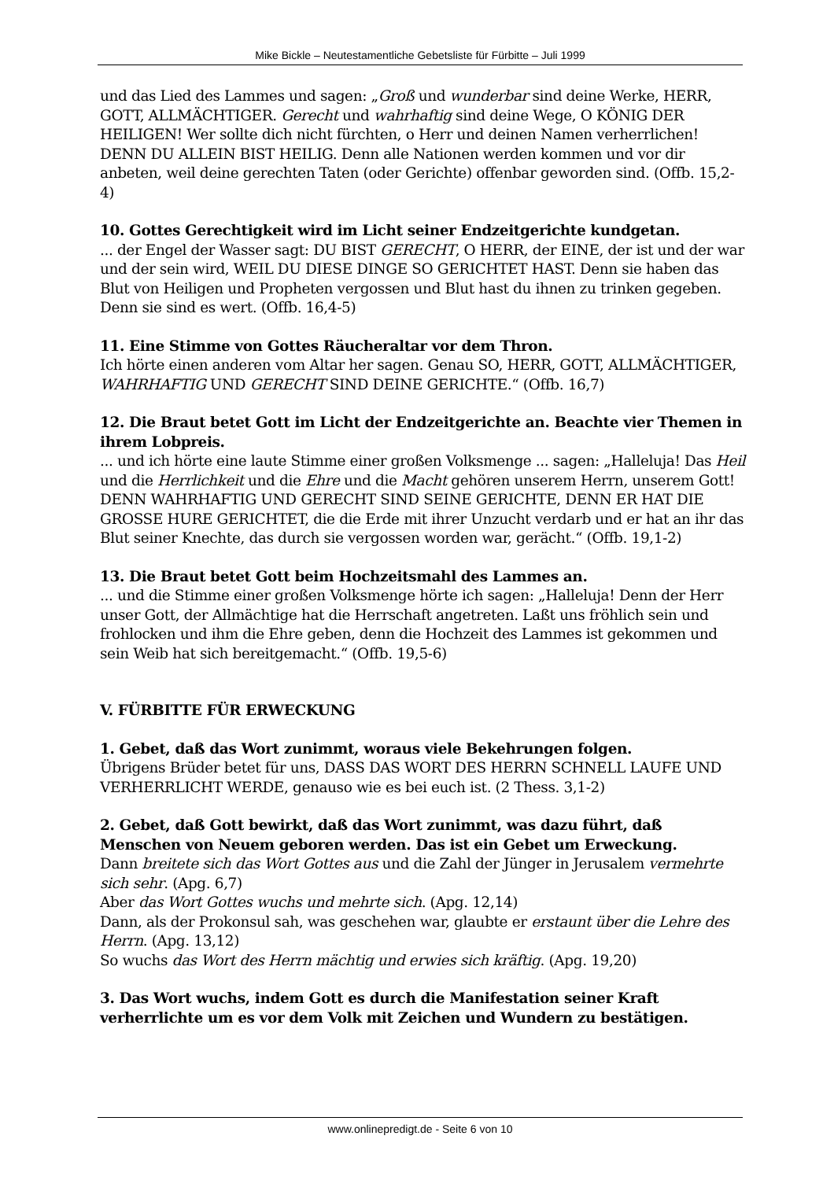Mike Bickle – Neutestamentliche Gebetsliste für Fürbitte – Juli 1999
und das Lied des Lammes und sagen: „Groß und wunderbar sind deine Werke, HERR, GOTT, ALLMÄCHTIGER. Gerecht und wahrhaftig sind deine Wege, O KÖNIG DER HEILIGEN! Wer sollte dich nicht fürchten, o Herr und deinen Namen verherrlichen! DENN DU ALLEIN BIST HEILIG. Denn alle Nationen werden kommen und vor dir anbeten, weil deine gerechten Taten (oder Gerichte) offenbar geworden sind. (Offb. 15,2-4)
10. Gottes Gerechtigkeit wird im Licht seiner Endzeitgerichte kundgetan.
... der Engel der Wasser sagt: DU BIST GERECHT, O HERR, der EINE, der ist und der war und der sein wird, WEIL DU DIESE DINGE SO GERICHTET HAST. Denn sie haben das Blut von Heiligen und Propheten vergossen und Blut hast du ihnen zu trinken gegeben. Denn sie sind es wert. (Offb. 16,4-5)
11. Eine Stimme von Gottes Räucheraltar vor dem Thron.
Ich hörte einen anderen vom Altar her sagen. Genau SO, HERR, GOTT, ALLMÄCHTIGER, WAHRHAFTIG UND GERECHT SIND DEINE GERICHTE.“ (Offb. 16,7)
12. Die Braut betet Gott im Licht der Endzeitgerichte an. Beachte vier Themen in ihrem Lobpreis.
... und ich hörte eine laute Stimme einer großen Volksmenge ... sagen: „Halleluja! Das Heil und die Herrlichkeit und die Ehre und die Macht gehören unserem Herrn, unserem Gott! DENN WAHRHAFTIG UND GERECHT SIND SEINE GERICHTE, DENN ER HAT DIE GROSSE HURE GERICHTET, die die Erde mit ihrer Unzucht verdarb und er hat an ihr das Blut seiner Knechte, das durch sie vergossen worden war, gerächt.“ (Offb. 19,1-2)
13. Die Braut betet Gott beim Hochzeitsmahl des Lammes an.
... und die Stimme einer großen Volksmenge hörte ich sagen: „Halleluja! Denn der Herr unser Gott, der Allmächtige hat die Herrschaft angetreten. Laßt uns fröhlich sein und frohlocken und ihm die Ehre geben, denn die Hochzeit des Lammes ist gekommen und sein Weib hat sich bereitgemacht.“ (Offb. 19,5-6)
V. FÜRBITTE FÜR ERWECKUNG
1. Gebet, daß das Wort zunimmt, woraus viele Bekehrungen folgen.
Übrigens Brüder betet für uns, DASS DAS WORT DES HERRN SCHNELL LAUFE UND VERHERRLICHT WERDE, genauso wie es bei euch ist. (2 Thess. 3,1-2)
2. Gebet, daß Gott bewirkt, daß das Wort zunimmt, was dazu führt, daß Menschen von Neuem geboren werden. Das ist ein Gebet um Erweckung.
Dann breitete sich das Wort Gottes aus und die Zahl der Jünger in Jerusalem vermehrte sich sehr. (Apg. 6,7)
Aber das Wort Gottes wuchs und mehrte sich. (Apg. 12,14)
Dann, als der Prokonsul sah, was geschehen war, glaubte er erstaunt über die Lehre des Herrn. (Apg. 13,12)
So wuchs das Wort des Herrn mächtig und erwies sich kräftig. (Apg. 19,20)
3. Das Wort wuchs, indem Gott es durch die Manifestation seiner Kraft verherrlichte um es vor dem Volk mit Zeichen und Wundern zu bestätigen.
www.onlinepredigt.de - Seite 6 von 10